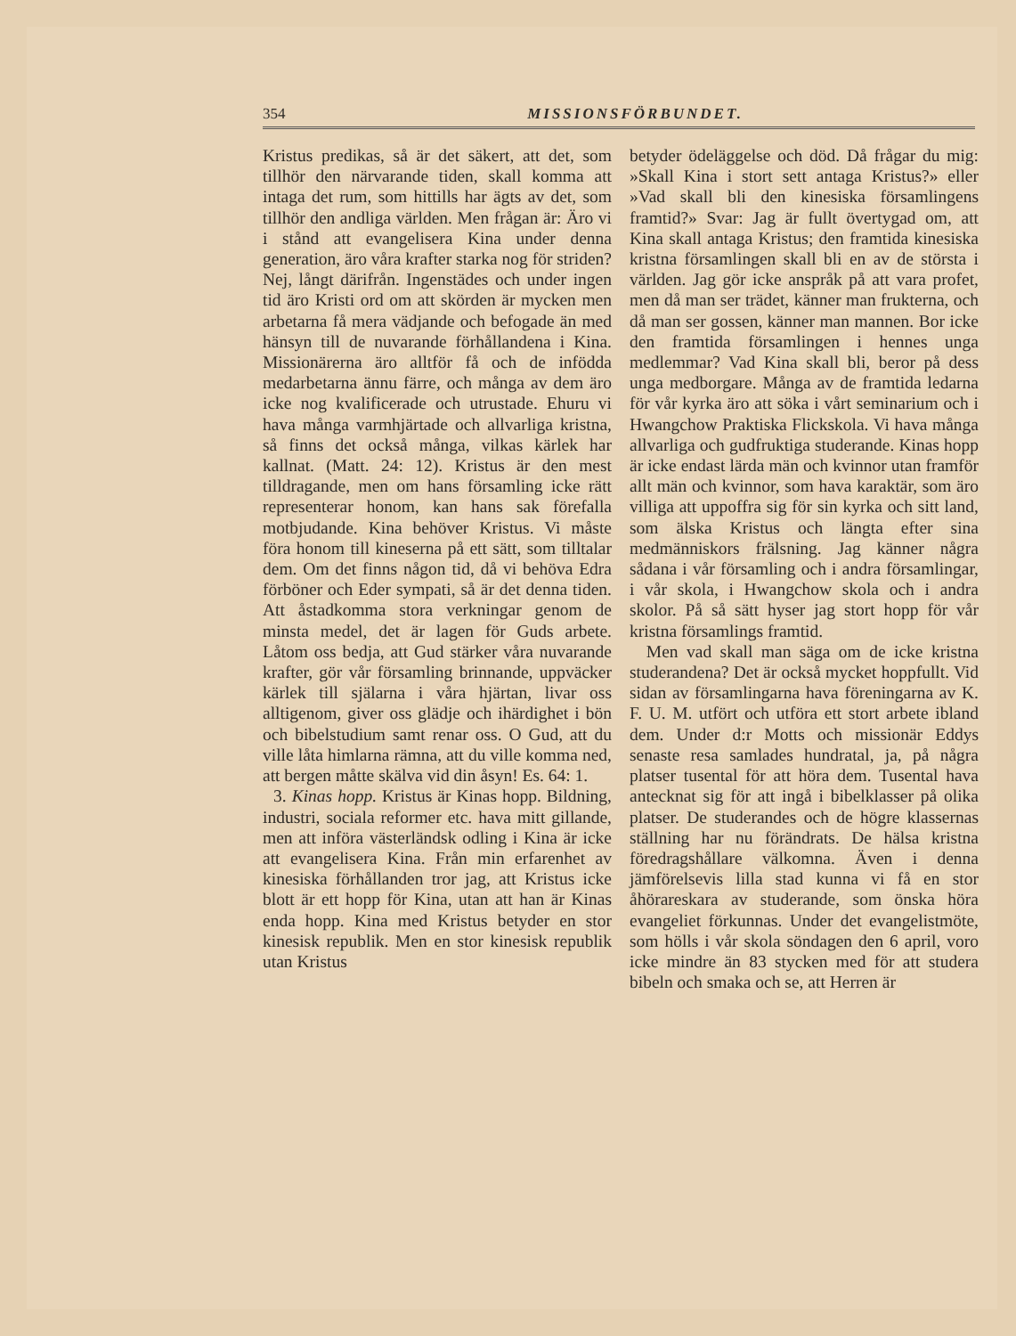354 MISSIONSFÖRBUNDET.
Kristus predikas, så är det säkert, att det, som tillhör den närvarande tiden, skall komma att intaga det rum, som hittills har ägts av det, som tillhör den andliga världen. Men frågan är: Äro vi i stånd att evangelisera Kina under denna generation, äro våra krafter starka nog för striden? Nej, långt därifrån. Ingenstädes och under ingen tid äro Kristi ord om att skörden är mycken men arbetarna få mera vädjande och befogade än med hänsyn till de nuvarande förhållandena i Kina. Missionärerna äro alltför få och de infödda medarbetarna ännu färre, och många av dem äro icke nog kvalificerade och utrustade. Ehuru vi hava många varmhjärtade och allvarliga kristna, så finns det också många, vilkas kärlek har kallnat. (Matt. 24: 12). Kristus är den mest tilldragande, men om hans församling icke rätt representerar honom, kan hans sak förefalla motbjudande. Kina behöver Kristus. Vi måste föra honom till kineserna på ett sätt, som tilltalar dem. Om det finns någon tid, då vi behöva Edra förböner och Eder sympati, så är det denna tiden. Att åstadkomma stora verkningar genom de minsta medel, det är lagen för Guds arbete. Låtom oss bedja, att Gud stärker våra nuvarande krafter, gör vår församling brinnande, uppväcker kärlek till själarna i våra hjärtan, livar oss alltigenom, giver oss glädje och ihärdighet i bön och bibelstudium samt renar oss. O Gud, att du ville låta himlarna rämna, att du ville komma ned, att bergen måtte skälva vid din åsyn! Es. 64: 1.
3. Kinas hopp. Kristus är Kinas hopp. Bildning, industri, sociala reformer etc. hava mitt gillande, men att införa västerländsk odling i Kina är icke att evangelisera Kina. Från min erfarenhet av kinesiska förhållanden tror jag, att Kristus icke blott är ett hopp för Kina, utan att han är Kinas enda hopp. Kina med Kristus betyder en stor kinesisk republik. Men en stor kinesisk republik utan Kristus
betyder ödeläggelse och död. Då frågar du mig: »Skall Kina i stort sett antaga Kristus?» eller »Vad skall bli den kinesiska församlingens framtid?» Svar: Jag är fullt övertygad om, att Kina skall antaga Kristus; den framtida kinesiska kristna församlingen skall bli en av de största i världen. Jag gör icke anspråk på att vara profet, men då man ser trädet, känner man frukterna, och då man ser gossen, känner man mannen. Bor icke den framtida församlingen i hennes unga medlemmar? Vad Kina skall bli, beror på dess unga medborgare. Många av de framtida ledarna för vår kyrka äro att söka i vårt seminarium och i Hwangchow Praktiska Flickskola. Vi hava många allvarliga och gudfruktiga studerande. Kinas hopp är icke endast lärda män och kvinnor utan framför allt män och kvinnor, som hava karaktär, som äro villiga att uppoffra sig för sin kyrka och sitt land, som älska Kristus och längta efter sina medmänniskors frälsning. Jag känner några sådana i vår församling och i andra församlingar, i vår skola, i Hwangchow skola och i andra skolor. På så sätt hyser jag stort hopp för vår kristna församlings framtid.
Men vad skall man säga om de icke kristna studerandena? Det är också mycket hoppfullt. Vid sidan av församlingarna hava föreningarna av K. F. U. M. utfört och utföra ett stort arbete ibland dem. Under d:r Motts och missionär Eddys senaste resa samlades hundratal, ja, på några platser tusental för att höra dem. Tusental hava antecknat sig för att ingå i bibelklasser på olika platser. De studerandes och de högre klassernas ställning har nu förändrats. De hälsa kristna föredragshållare välkomna. Även i denna jämförelsevis lilla stad kunna vi få en stor åhörareskara av studerande, som önska höra evangeliet förkunnas. Under det evangelistmöte, som hölls i vår skola söndagen den 6 april, voro icke mindre än 83 stycken med för att studera bibeln och smaka och se, att Herren är